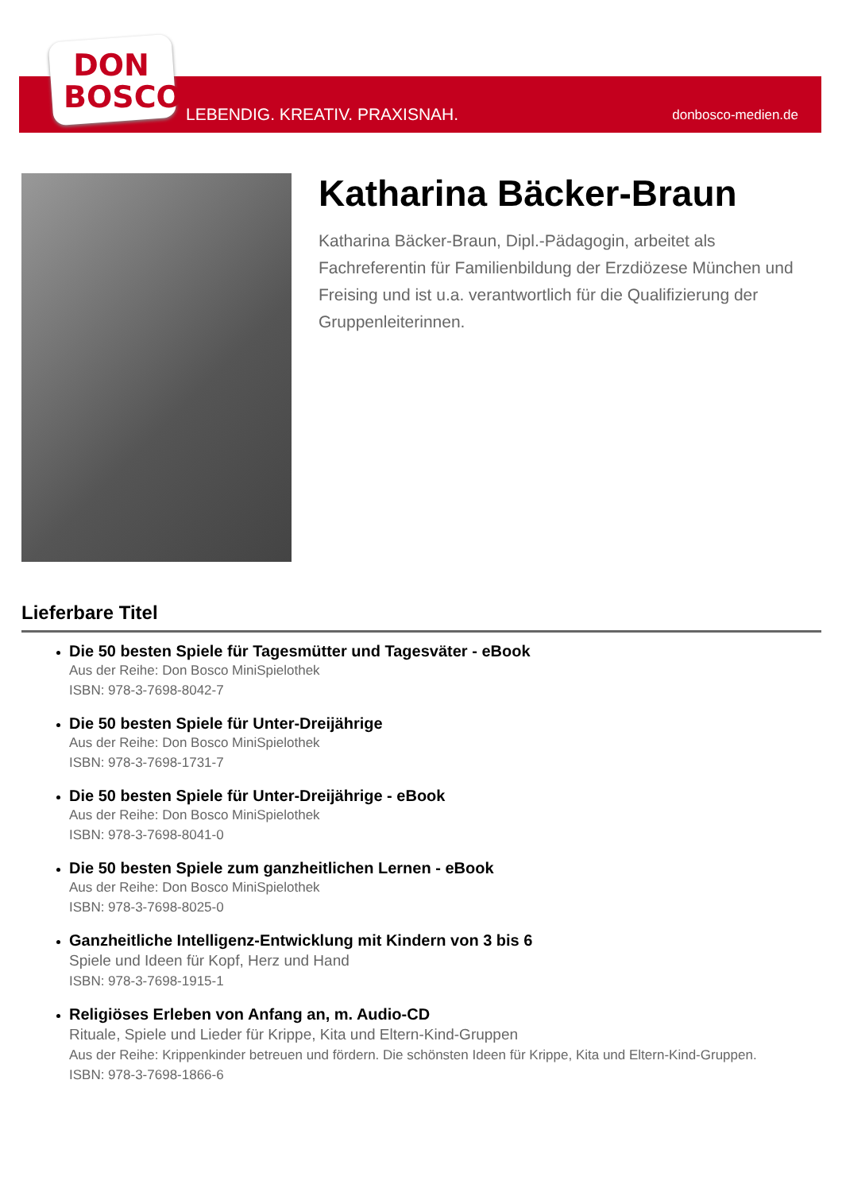DON
BOSCO
LEBENDIG. KREATIV. PRAXISNAH. donbosco-medien.de
Katharina Bäcker-Braun
Katharina Bäcker-Braun, Dipl.-Pädagogin, arbeitet als Fachreferentin für Familienbildung der Erzdiözese München und Freising und ist u.a. verantwortlich für die Qualifizierung der Gruppenleiterinnen.
Lieferbare Titel
Die 50 besten Spiele für Tagesmütter und Tagesväter - eBook
Aus der Reihe: Don Bosco MiniSpielothek
ISBN: 978-3-7698-8042-7
Die 50 besten Spiele für Unter-Dreijährige
Aus der Reihe: Don Bosco MiniSpielothek
ISBN: 978-3-7698-1731-7
Die 50 besten Spiele für Unter-Dreijährige - eBook
Aus der Reihe: Don Bosco MiniSpielothek
ISBN: 978-3-7698-8041-0
Die 50 besten Spiele zum ganzheitlichen Lernen - eBook
Aus der Reihe: Don Bosco MiniSpielothek
ISBN: 978-3-7698-8025-0
Ganzheitliche Intelligenz-Entwicklung mit Kindern von 3 bis 6
Spiele und Ideen für Kopf, Herz und Hand
ISBN: 978-3-7698-1915-1
Religiöses Erleben von Anfang an, m. Audio-CD
Rituale, Spiele und Lieder für Krippe, Kita und Eltern-Kind-Gruppen
Aus der Reihe: Krippenkinder betreuen und fördern. Die schönsten Ideen für Krippe, Kita und Eltern-Kind-Gruppen.
ISBN: 978-3-7698-1866-6